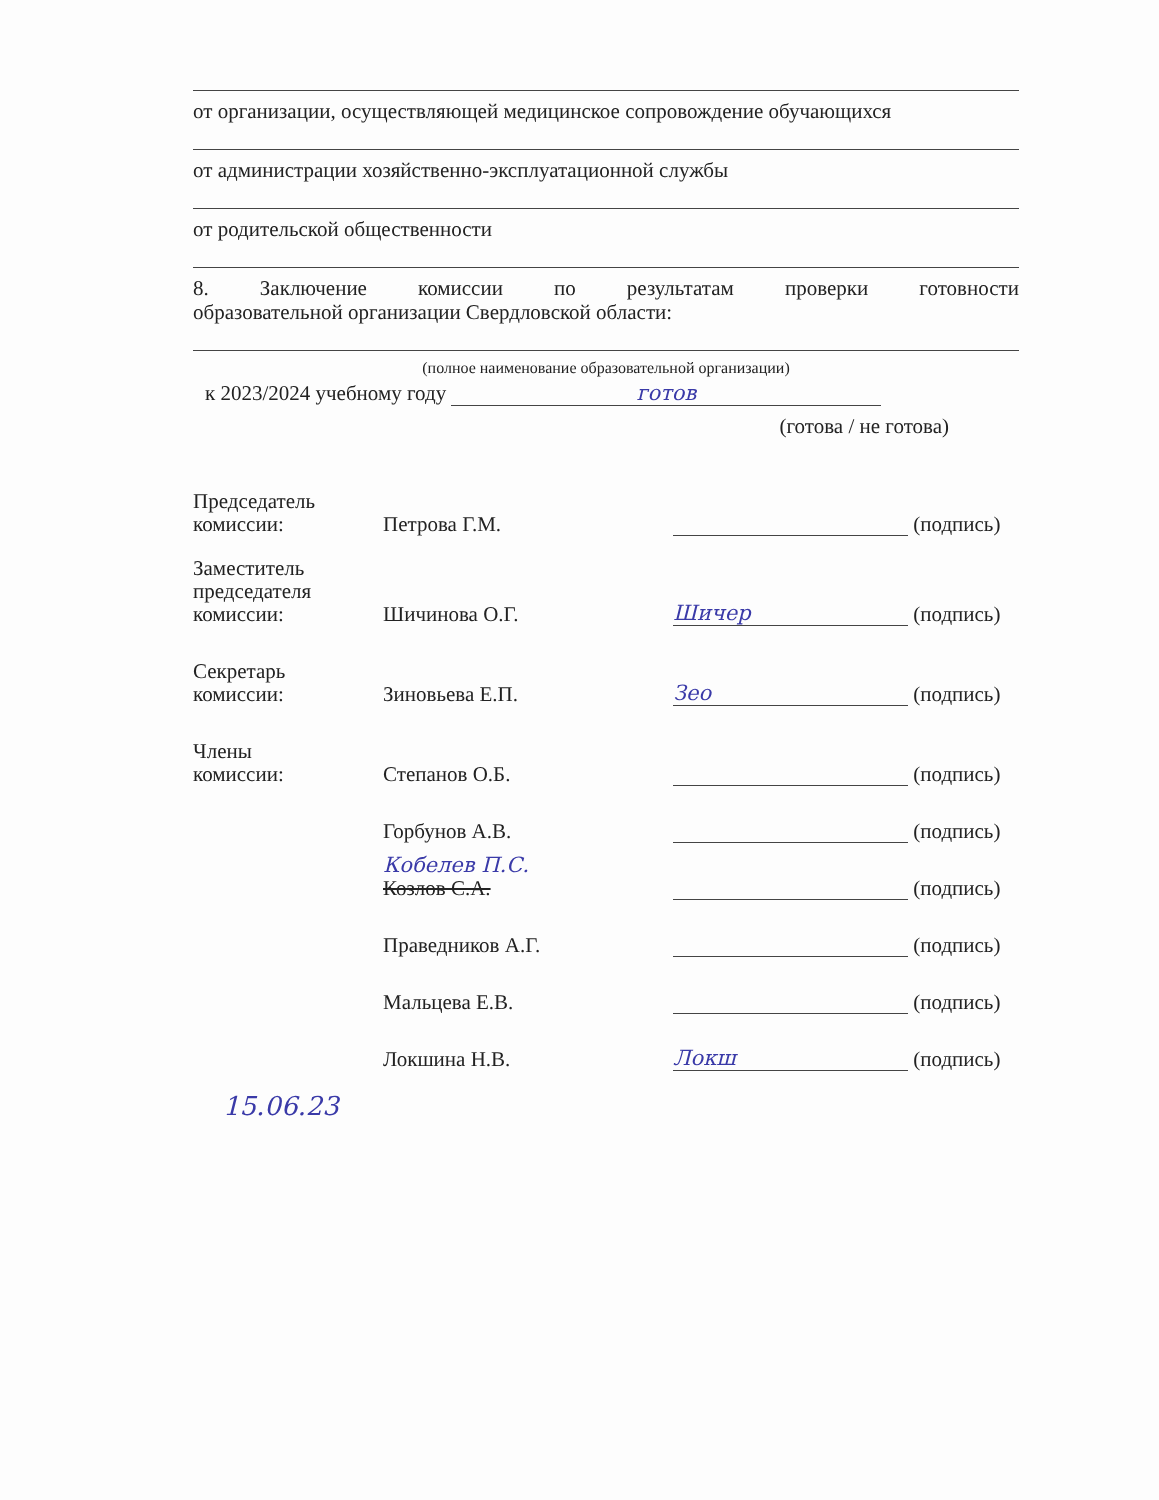от организации, осуществляющей медицинское сопровождение обучающихся
от администрации хозяйственно-эксплуатационной службы
от родительской общественности
8. Заключение комиссии по результатам проверки готовности
образовательной организации Свердловской области:
(полное наименование образовательной организации)
к 2023/2024 учебному году готов
(готова / не готова)
| Председатель комиссии: | Петрова Г.М. | | (подпись) |
| Заместитель председателя комиссии: | Шичинова О.Г. | Шичер | (подпись) |
| Секретарь комиссии: | Зиновьева Е.П. | Зео | (подпись) |
| Члены комиссии: | Степанов О.Б. | | (подпись) |
| | Горбунов А.В. | | (подпись) |
| | Кобелев П.С. Козлов С.А. | | (подпись) |
| | Праведников А.Г. | | (подпись) |
| | Мальцева Е.В. | | (подпись) |
| | Локшина Н.В. | Локш | (подпись) |
15.06.23